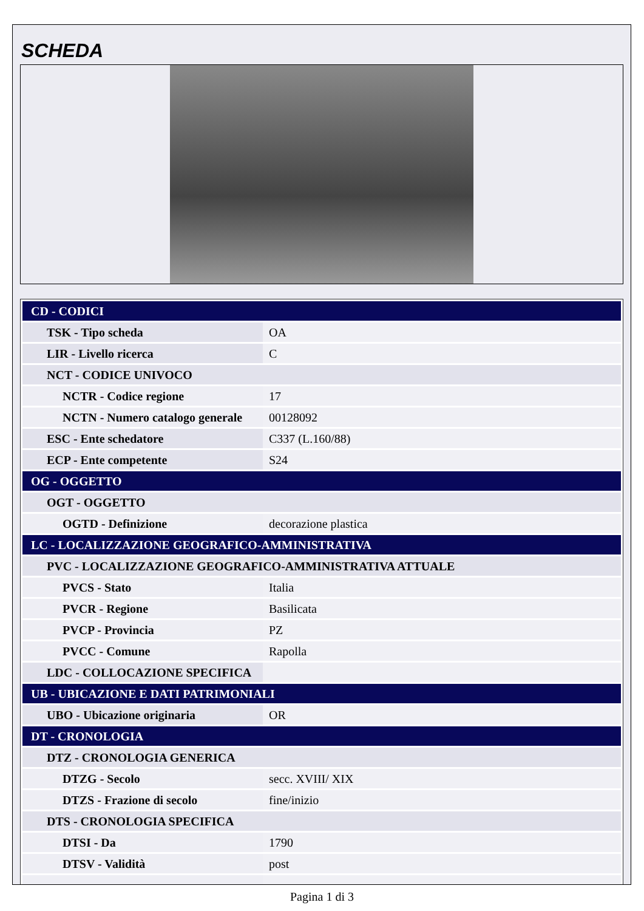SCHEDA
| CD - CODICI | |
| TSK - Tipo scheda | OA |
| LIR - Livello ricerca | C |
| NCT - CODICE UNIVOCO | |
| NCTR - Codice regione | 17 |
| NCTN - Numero catalogo generale | 00128092 |
| ESC - Ente schedatore | C337 (L.160/88) |
| ECP - Ente competente | S24 |
| OG - OGGETTO | |
| OGT - OGGETTO | |
| OGTD - Definizione | decorazione plastica |
| LC - LOCALIZZAZIONE GEOGRAFICO-AMMINISTRATIVA | |
| PVC - LOCALIZZAZIONE GEOGRAFICO-AMMINISTRATIVA ATTUALE | |
| PVCS - Stato | Italia |
| PVCR - Regione | Basilicata |
| PVCP - Provincia | PZ |
| PVCC - Comune | Rapolla |
| LDC - COLLOCAZIONE SPECIFICA | |
| UB - UBICAZIONE E DATI PATRIMONIALI | |
| UBO - Ubicazione originaria | OR |
| DT - CRONOLOGIA | |
| DTZ - CRONOLOGIA GENERICA | |
| DTZG - Secolo | secc. XVIII/ XIX |
| DTZS - Frazione di secolo | fine/inizio |
| DTS - CRONOLOGIA SPECIFICA | |
| DTSI - Da | 1790 |
| DTSV - Validità | post |
Pagina 1 di 3